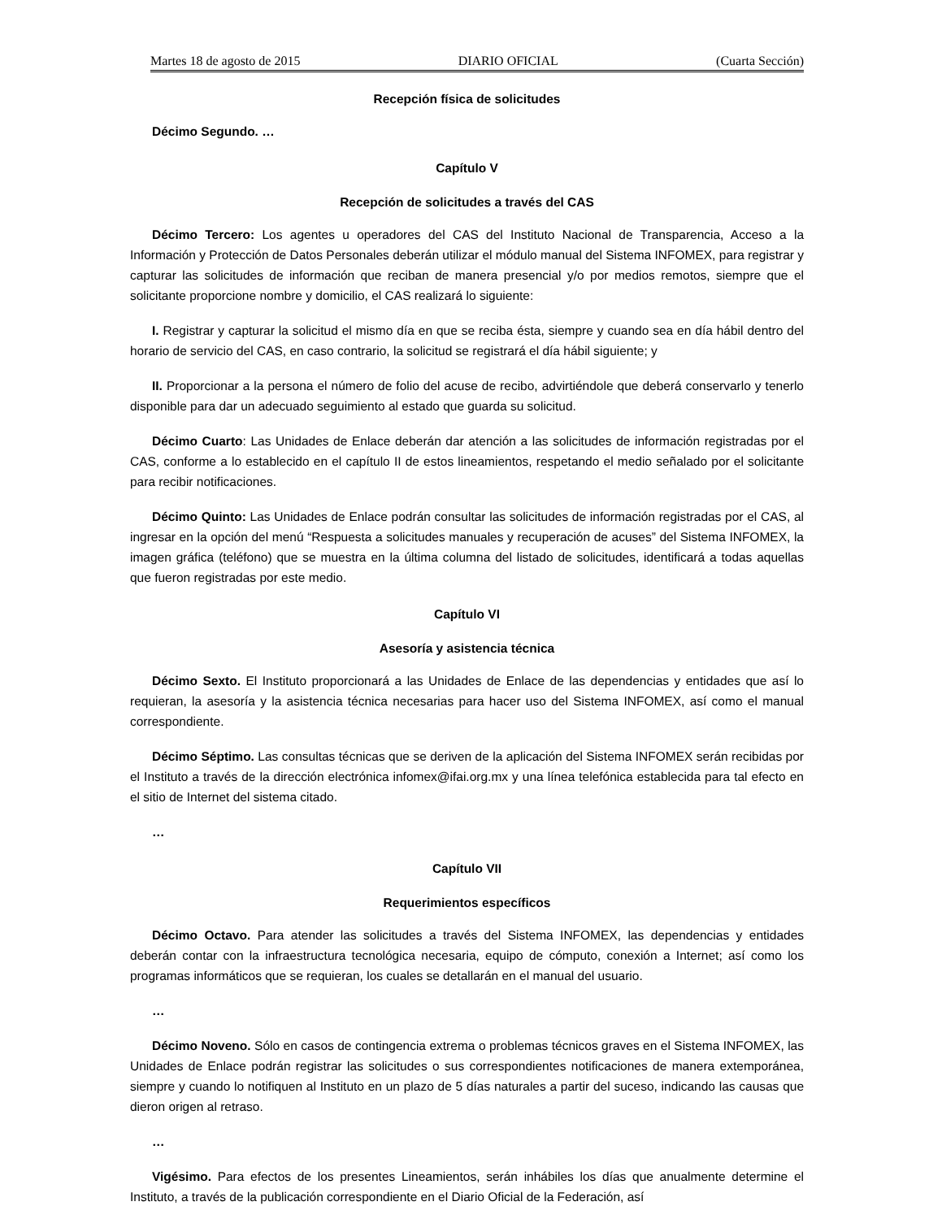Martes 18 de agosto de 2015 DIARIO OFICIAL (Cuarta Sección)
Recepción física de solicitudes
Décimo Segundo. …
Capítulo V
Recepción de solicitudes a través del CAS
Décimo Tercero: Los agentes u operadores del CAS del Instituto Nacional de Transparencia, Acceso a la Información y Protección de Datos Personales deberán utilizar el módulo manual del Sistema INFOMEX, para registrar y capturar las solicitudes de información que reciban de manera presencial y/o por medios remotos, siempre que el solicitante proporcione nombre y domicilio, el CAS realizará lo siguiente:
I. Registrar y capturar la solicitud el mismo día en que se reciba ésta, siempre y cuando sea en día hábil dentro del horario de servicio del CAS, en caso contrario, la solicitud se registrará el día hábil siguiente; y
II. Proporcionar a la persona el número de folio del acuse de recibo, advirtiéndole que deberá conservarlo y tenerlo disponible para dar un adecuado seguimiento al estado que guarda su solicitud.
Décimo Cuarto: Las Unidades de Enlace deberán dar atención a las solicitudes de información registradas por el CAS, conforme a lo establecido en el capítulo II de estos lineamientos, respetando el medio señalado por el solicitante para recibir notificaciones.
Décimo Quinto: Las Unidades de Enlace podrán consultar las solicitudes de información registradas por el CAS, al ingresar en la opción del menú “Respuesta a solicitudes manuales y recuperación de acuses” del Sistema INFOMEX, la imagen gráfica (teléfono) que se muestra en la última columna del listado de solicitudes, identificará a todas aquellas que fueron registradas por este medio.
Capítulo VI
Asesoría y asistencia técnica
Décimo Sexto. El Instituto proporcionará a las Unidades de Enlace de las dependencias y entidades que así lo requieran, la asesoría y la asistencia técnica necesarias para hacer uso del Sistema INFOMEX, así como el manual correspondiente.
Décimo Séptimo. Las consultas técnicas que se deriven de la aplicación del Sistema INFOMEX serán recibidas por el Instituto a través de la dirección electrónica infomex@ifai.org.mx y una línea telefónica establecida para tal efecto en el sitio de Internet del sistema citado.
…
Capítulo VII
Requerimientos específicos
Décimo Octavo. Para atender las solicitudes a través del Sistema INFOMEX, las dependencias y entidades deberán contar con la infraestructura tecnológica necesaria, equipo de cómputo, conexión a Internet; así como los programas informáticos que se requieran, los cuales se detallarán en el manual del usuario.
…
Décimo Noveno. Sólo en casos de contingencia extrema o problemas técnicos graves en el Sistema INFOMEX, las Unidades de Enlace podrán registrar las solicitudes o sus correspondientes notificaciones de manera extemporánea, siempre y cuando lo notifiquen al Instituto en un plazo de 5 días naturales a partir del suceso, indicando las causas que dieron origen al retraso.
…
Vigésimo. Para efectos de los presentes Lineamientos, serán inhábiles los días que anualmente determine el Instituto, a través de la publicación correspondiente en el Diario Oficial de la Federación, así